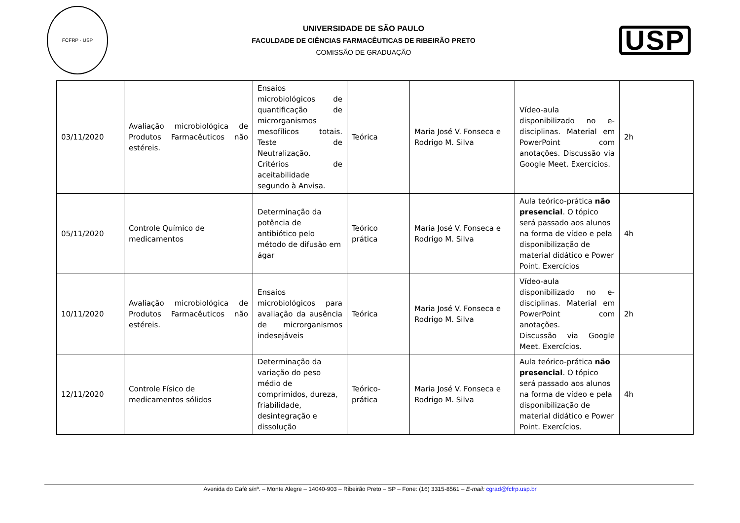FCFRP · USP
UNIVERSIDADE DE SÃO PAULO
FACULDADE DE CIÊNCIAS FARMACÊUTICAS DE RIBEIRÃO PRETO
COMISSÃO DE GRADUAÇÃO
USP
| 03/11/2020 | Avaliação microbiológica de Produtos Farmacêuticos não estéreis. | Ensaios microbiológicos de quantificação de microrganismos mesofílicos totais. Teste de Neutralização. Critérios de aceitabilidade segundo à Anvisa. | Teórica | Maria José V. Fonseca e Rodrigo M. Silva | Vídeo-aula disponibilizado no e-disciplinas. Material em PowerPoint com anotações. Discussão via Google Meet. Exercícios. | 2h |
| 05/11/2020 | Controle Químico de medicamentos | Determinação da potência de antibiótico pelo método de difusão em ágar | Teórico prática | Maria José V. Fonseca e Rodrigo M. Silva | Aula teórico-prática não presencial . O tópico será passado aos alunos na forma de vídeo e pela disponibilização de material didático e Power Point. Exercícios | 4h |
| 10/11/2020 | Avaliação microbiológica de Produtos Farmacêuticos não estéreis. | Ensaios microbiológicos para avaliação da ausência de microrganismos indesejáveis | Teórica | Maria José V. Fonseca e Rodrigo M. Silva | Vídeo-aula disponibilizado no e-disciplinas. Material em PowerPoint com anotações. Discussão via Google Meet. Exercícios. | 2h |
| 12/11/2020 | Controle Físico de medicamentos sólidos | Determinação da variação do peso médio de comprimidos, dureza, friabilidade, desintegração e dissolução | Teórico-prática | Maria José V. Fonseca e Rodrigo M. Silva | Aula teórico-prática não presencial . O tópico será passado aos alunos na forma de vídeo e pela disponibilização de material didático e Power Point. Exercícios. | 4h |
Avenida do Café s/nº. – Monte Alegre – 14040-903 – Ribeirão Preto – SP – Fone: (16) 3315-8561 – E-mail: cgrad@fcfrp.usp.br